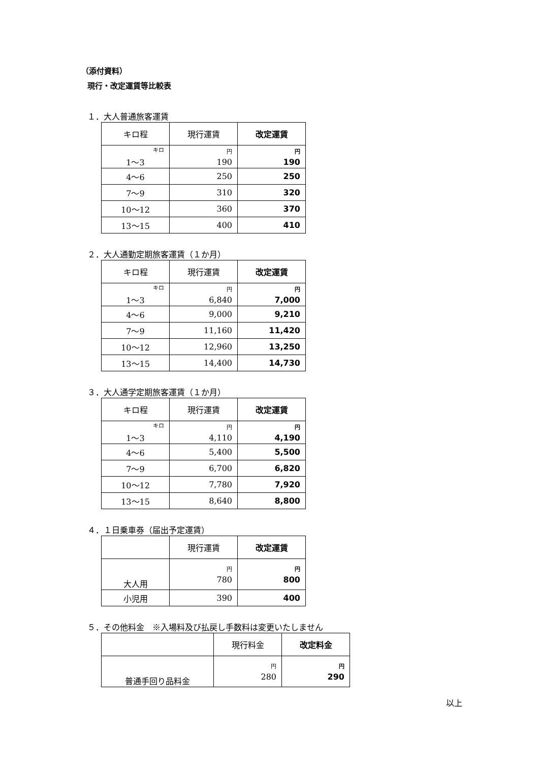（添付資料）
現行・改定運賃等比較表
１．大人普通旅客運賃
| キロ程 | 現行運賃 | 改定運賃 |
| --- | --- | --- |
| キロ 1～3 | 円 190 | 円 190 |
| 4～6 | 250 | 250 |
| 7～9 | 310 | 320 |
| 10～12 | 360 | 370 |
| 13～15 | 400 | 410 |
２．大人通勤定期旅客運賃（１か月）
| キロ程 | 現行運賃 | 改定運賃 |
| --- | --- | --- |
| キロ 1～3 | 円 6,840 | 円 7,000 |
| 4～6 | 9,000 | 9,210 |
| 7～9 | 11,160 | 11,420 |
| 10～12 | 12,960 | 13,250 |
| 13～15 | 14,400 | 14,730 |
３．大人通学定期旅客運賃（１か月）
| キロ程 | 現行運賃 | 改定運賃 |
| --- | --- | --- |
| キロ 1～3 | 円 4,110 | 円 4,190 |
| 4～6 | 5,400 | 5,500 |
| 7～9 | 6,700 | 6,820 |
| 10～12 | 7,780 | 7,920 |
| 13～15 | 8,640 | 8,800 |
４．１日乗車券（届出予定運賃）
| | 現行運賃 | 改定運賃 |
| --- | --- | --- |
| 大人用 | 円 780 | 円 800 |
| 小児用 | 390 | 400 |
５．その他料金　※入場料及び払戻し手数料は変更いたしません
| | 現行料金 | 改定料金 |
| --- | --- | --- |
| 普通手回り品料金 | 円 280 | 円 290 |
以上